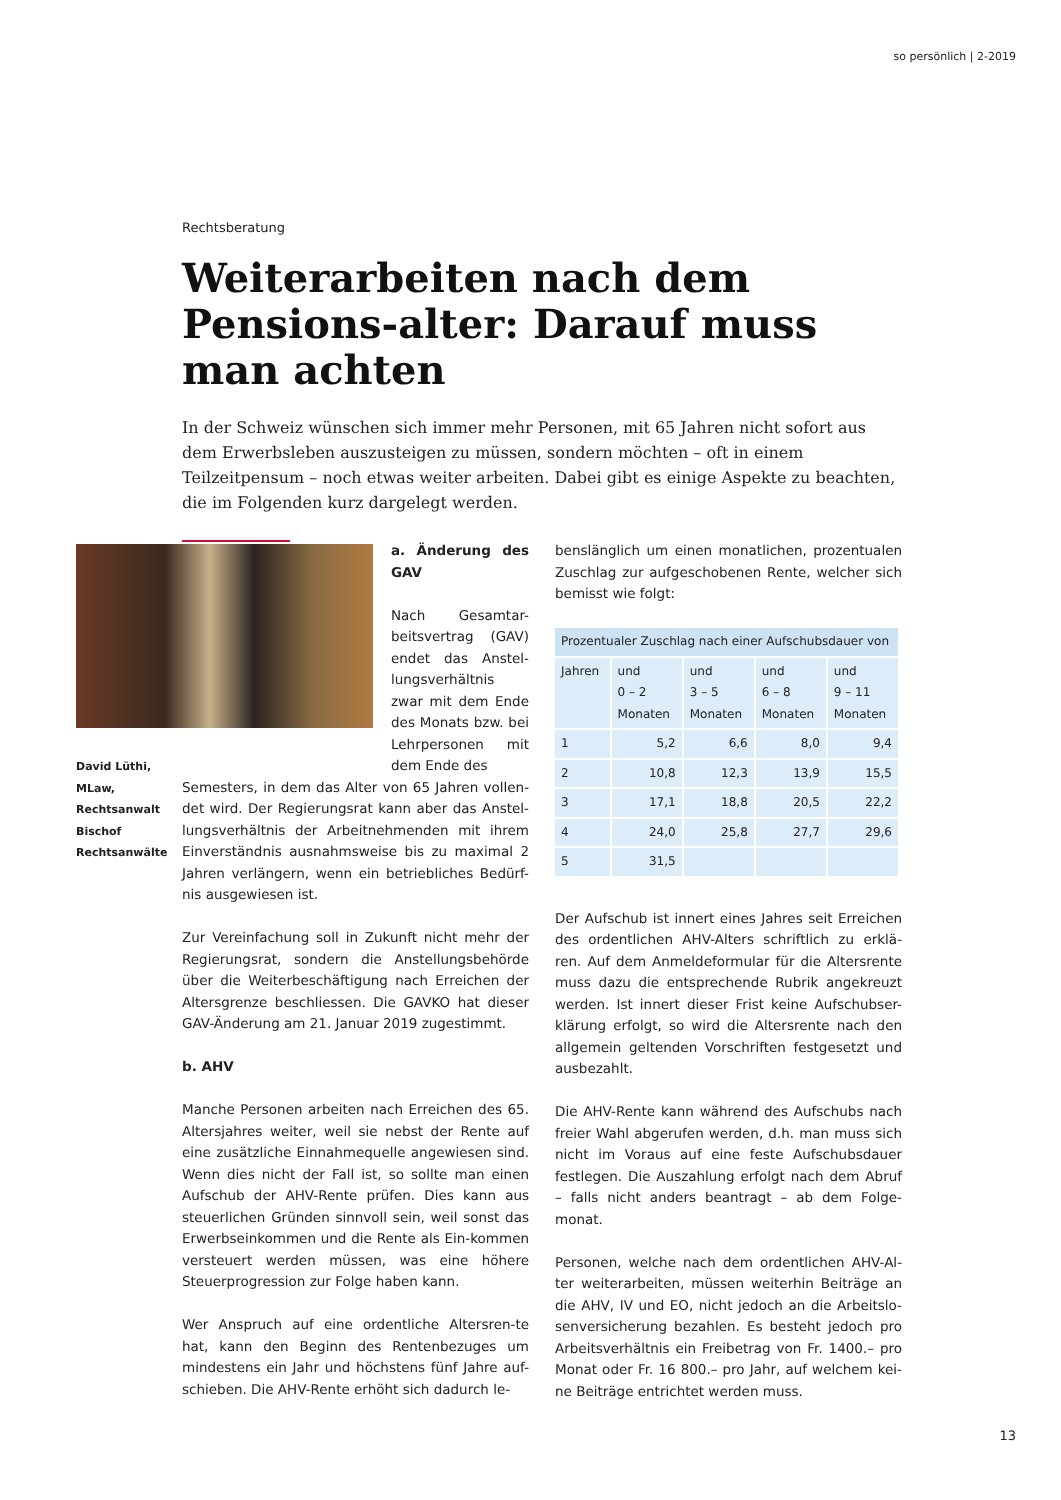so persönlich | 2-2019
Rechtsberatung
Weiterarbeiten nach dem Pensions-alter: Darauf muss man achten
In der Schweiz wünschen sich immer mehr Personen, mit 65 Jahren nicht sofort aus dem Erwerbsleben auszusteigen zu müssen, sondern möchten – oft in einem Teilzeitpensum – noch etwas weiter arbeiten. Dabei gibt es einige Aspekte zu beachten, die im Folgenden kurz dargelegt werden.
David Lüthi,
MLaw,
Rechtsanwalt
Bischof
Rechtsanwälte
a. Änderung des GAV
Nach Gesamtar-beitsvertrag (GAV) endet das Anstel-lungsverhältnis zwar mit dem Ende des Monats bzw. bei Lehrpersonen mit dem Ende des
Semesters, in dem das Alter von 65 Jahren vollen-det wird. Der Regierungsrat kann aber das Anstel-lungsverhältnis der Arbeitnehmenden mit ihrem Einverständnis ausnahmsweise bis zu maximal 2 Jahren verlängern, wenn ein betriebliches Bedürf-nis ausgewiesen ist.
Zur Vereinfachung soll in Zukunft nicht mehr der Regierungsrat, sondern die Anstellungsbehörde über die Weiterbeschäftigung nach Erreichen der Altersgrenze beschliessen. Die GAVKO hat dieser GAV-Änderung am 21. Januar 2019 zugestimmt.
b. AHV
Manche Personen arbeiten nach Erreichen des 65. Altersjahres weiter, weil sie nebst der Rente auf eine zusätzliche Einnahmequelle angewiesen sind. Wenn dies nicht der Fall ist, so sollte man einen Aufschub der AHV-Rente prüfen. Dies kann aus steuerlichen Gründen sinnvoll sein, weil sonst das Erwerbseinkommen und die Rente als Ein-kommen versteuert werden müssen, was eine höhere Steuerprogression zur Folge haben kann.
Wer Anspruch auf eine ordentliche Altersren-te hat, kann den Beginn des Rentenbezuges um mindestens ein Jahr und höchstens fünf Jahre auf-schieben. Die AHV-Rente erhöht sich dadurch le-
benslänglich um einen monatlichen, prozentualen Zuschlag zur aufgeschobenen Rente, welcher sich bemisst wie folgt:
| Prozentualer Zuschlag nach einer Aufschubsdauer von | | | | |
| --- | --- | --- | --- | --- |
| Jahren | und 0 – 2 Monaten | und 3 – 5 Monaten | und 6 – 8 Monaten | und 9 – 11 Monaten |
| 1 | 5,2 | 6,6 | 8,0 | 9,4 |
| 2 | 10,8 | 12,3 | 13,9 | 15,5 |
| 3 | 17,1 | 18,8 | 20,5 | 22,2 |
| 4 | 24,0 | 25,8 | 27,7 | 29,6 |
| 5 | 31,5 | | | |
Der Aufschub ist innert eines Jahres seit Erreichen des ordentlichen AHV-Alters schriftlich zu erklä-ren. Auf dem Anmeldeformular für die Altersrente muss dazu die entsprechende Rubrik angekreuzt werden. Ist innert dieser Frist keine Aufschubser-klärung erfolgt, so wird die Altersrente nach den allgemein geltenden Vorschriften festgesetzt und ausbezahlt.
Die AHV-Rente kann während des Aufschubs nach freier Wahl abgerufen werden, d.h. man muss sich nicht im Voraus auf eine feste Aufschubsdauer festlegen. Die Auszahlung erfolgt nach dem Abruf – falls nicht anders beantragt – ab dem Folge-monat.
Personen, welche nach dem ordentlichen AHV-Al-ter weiterarbeiten, müssen weiterhin Beiträge an die AHV, IV und EO, nicht jedoch an die Arbeitslo-senversicherung bezahlen. Es besteht jedoch pro Arbeitsverhältnis ein Freibetrag von Fr. 1400.– pro Monat oder Fr. 16 800.– pro Jahr, auf welchem kei-ne Beiträge entrichtet werden muss.
13